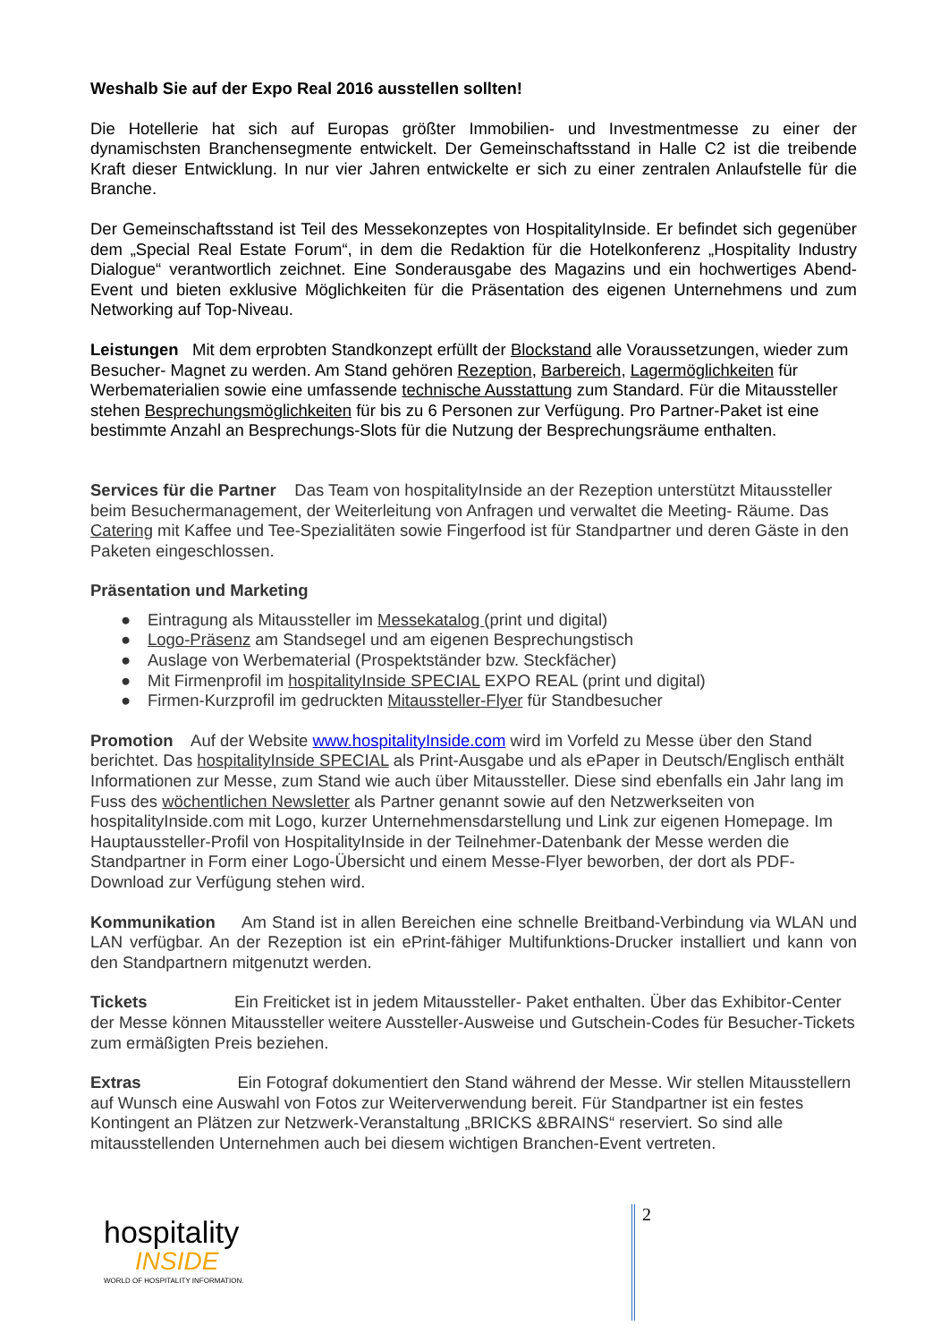Weshalb Sie auf der Expo Real 2016 ausstellen sollten!
Die Hotellerie hat sich auf Europas größter Immobilien- und Investmentmesse zu einer der dynamischsten Branchensegmente entwickelt. Der Gemeinschaftsstand in Halle C2 ist die treibende Kraft dieser Entwicklung. In nur vier Jahren entwickelte er sich zu einer zentralen Anlaufstelle für die Branche.
Der Gemeinschaftsstand ist Teil des Messekonzeptes von HospitalityInside. Er befindet sich gegenüber dem „Special Real Estate Forum“, in dem die Redaktion für die Hotelkonferenz „Hospitality Industry Dialogue“ verantwortlich zeichnet. Eine Sonderausgabe des Magazins und ein hochwertiges Abend-Event und bieten exklusive Möglichkeiten für die Präsentation des eigenen Unternehmens und zum Networking auf Top-Niveau.
Leistungen Mit dem erprobten Standkonzept erfüllt der Blockstand alle Voraussetzungen, wieder zum Besucher- Magnet zu werden. Am Stand gehören Rezeption, Barbereich, Lagermöglichkeiten für Werbematerialien sowie eine umfassende technische Ausstattung zum Standard. Für die Mitaussteller stehen Besprechungsmöglichkeiten für bis zu 6 Personen zur Verfügung. Pro Partner-Paket ist eine bestimmte Anzahl an Besprechungs-Slots für die Nutzung der Besprechungsräume enthalten.
Services für die Partner Das Team von hospitalityInside an der Rezeption unterstützt Mitaussteller beim Besuchermanagement, der Weiterleitung von Anfragen und verwaltet die Meeting- Räume. Das Catering mit Kaffee und Tee-Spezialitäten sowie Fingerfood ist für Standpartner und deren Gäste in den Paketen eingeschlossen.
Präsentation und Marketing
● Eintragung als Mitaussteller im Messekatalog (print und digital)
● Logo-Präsenz am Standsegel und am eigenen Besprechungstisch
● Auslage von Werbematerial (Prospektständer bzw. Steckfächer)
● Mit Firmenprofil im hospitalityInside SPECIAL EXPO REAL (print und digital)
● Firmen-Kurzprofil im gedruckten Mitaussteller-Flyer für Standbesucher
Promotion Auf der Website www.hospitalityInside.com wird im Vorfeld zu Messe über den Stand berichtet. Das hospitalityInside SPECIAL als Print-Ausgabe und als ePaper in Deutsch/Englisch enthält Informationen zur Messe, zum Stand wie auch über Mitaussteller. Diese sind ebenfalls ein Jahr lang im Fuss des wöchentlichen Newsletter als Partner genannt sowie auf den Netzwerkseiten von hospitalityInside.com mit Logo, kurzer Unternehmensdarstellung und Link zur eigenen Homepage. Im Hauptaussteller-Profil von HospitalityInside in der Teilnehmer-Datenbank der Messe werden die Standpartner in Form einer Logo-Übersicht und einem Messe-Flyer beworben, der dort als PDF-Download zur Verfügung stehen wird.
Kommunikation Am Stand ist in allen Bereichen eine schnelle Breitband-Verbindung via WLAN und LAN verfügbar. An der Rezeption ist ein ePrint-fähiger Multifunktions-Drucker installiert und kann von den Standpartnern mitgenutzt werden.
Tickets Ein Freiticket ist in jedem Mitaussteller- Paket enthalten. Über das Exhibitor-Center der Messe können Mitaussteller weitere Aussteller-Ausweise und Gutschein-Codes für Besucher-Tickets zum ermäßigten Preis beziehen.
Extras Ein Fotograf dokumentiert den Stand während der Messe. Wir stellen Mitausstellern auf Wunsch eine Auswahl von Fotos zur Weiterverwendung bereit. Für Standpartner ist ein festes Kontingent an Plätzen zur Netzwerk-Veranstaltung „BRICKS &BRAINS“ reserviert. So sind alle mitausstellenden Unternehmen auch bei diesem wichtigen Branchen-Event vertreten.
hospitality
INSIDE
WORLD OF HOSPITALITY INFORMATION.
2